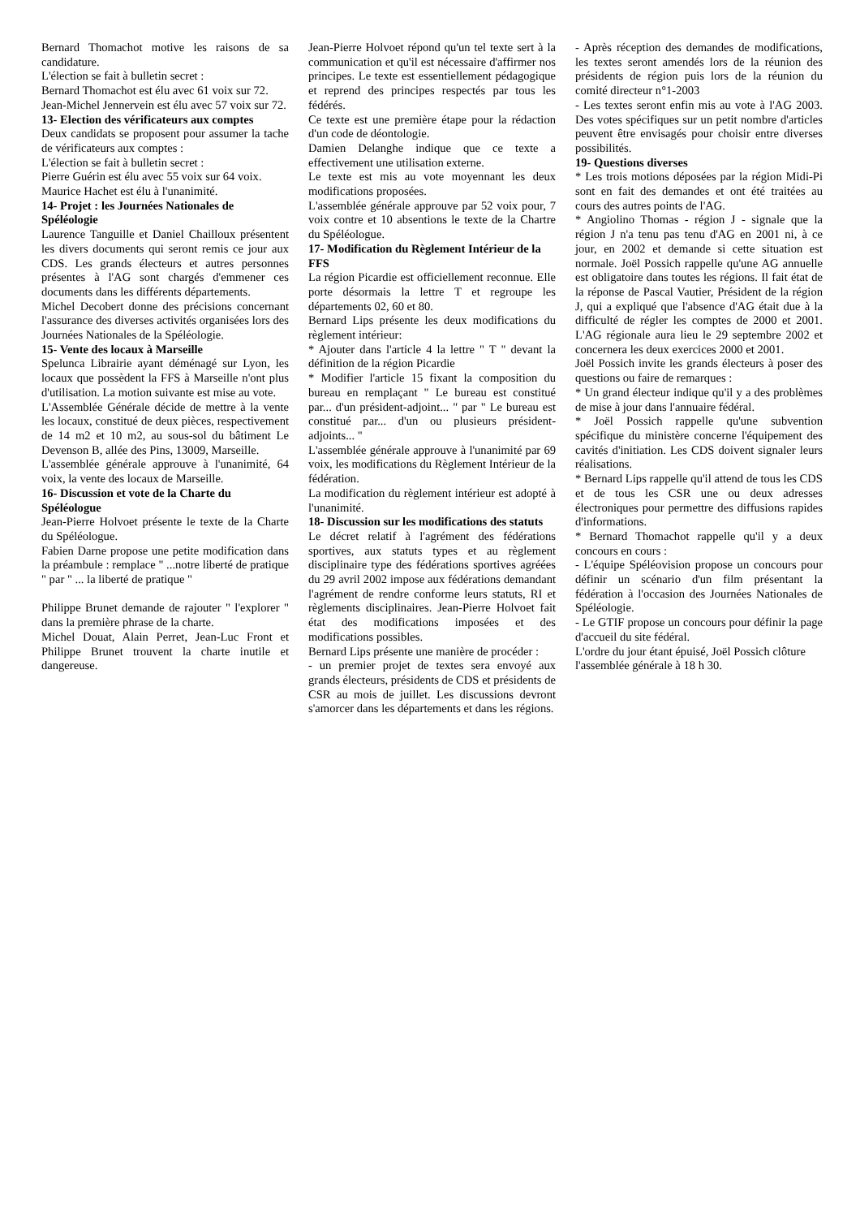Bernard Thomachot motive les raisons de sa candidature.
L'élection se fait à bulletin secret :
Bernard Thomachot est élu avec 61 voix sur 72.
Jean-Michel Jennervein est élu avec 57 voix sur 72.
13- Election des vérificateurs aux comptes
Deux candidats se proposent pour assumer la tache de vérificateurs aux comptes :
L'élection se fait à bulletin secret :
Pierre Guérin est élu avec 55 voix sur 64 voix.
Maurice Hachet est élu à l'unanimité.
14- Projet : les Journées Nationales de Spéléologie
Laurence Tanguille et Daniel Chailloux présentent les divers documents qui seront remis ce jour aux CDS. Les grands électeurs et autres personnes présentes à l'AG sont chargés d'emmener ces documents dans les différents départements.
Michel Decobert donne des précisions concernant l'assurance des diverses activités organisées lors des Journées Nationales de la Spéléologie.
15- Vente des locaux à Marseille
Spelunca Librairie ayant déménagé sur Lyon, les locaux que possèdent la FFS à Marseille n'ont plus d'utilisation. La motion suivante est mise au vote.
L'Assemblée Générale décide de mettre à la vente les locaux, constitué de deux pièces, respectivement de 14 m2 et 10 m2, au sous-sol du bâtiment Le Devenson B, allée des Pins, 13009, Marseille.
L'assemblée générale approuve à l'unanimité, 64 voix, la vente des locaux de Marseille.
16- Discussion et vote de la Charte du Spéléologue
Jean-Pierre Holvoet présente le texte de la Charte du Spéléologue.
Fabien Darne propose une petite modification dans la préambule : remplace " ...notre liberté de pratique " par " ... la liberté de pratique "
Philippe Brunet demande de rajouter " l'explorer " dans la première phrase de la charte.
Michel Douat, Alain Perret, Jean-Luc Front et Philippe Brunet trouvent la charte inutile et dangereuse.
Jean-Pierre Holvoet répond qu'un tel texte sert à la communication et qu'il est nécessaire d'affirmer nos principes. Le texte est essentiellement pédagogique et reprend des principes respectés par tous les fédérés.
Ce texte est une première étape pour la rédaction d'un code de déontologie.
Damien Delanghe indique que ce texte a effectivement une utilisation externe.
Le texte est mis au vote moyennant les deux modifications proposées.
L'assemblée générale approuve par 52 voix pour, 7 voix contre et 10 absentions le texte de la Chartre du Spéléologue.
17- Modification du Règlement Intérieur de la FFS
La région Picardie est officiellement reconnue. Elle porte désormais la lettre T et regroupe les départements 02, 60 et 80.
Bernard Lips présente les deux modifications du règlement intérieur:
* Ajouter dans l'article 4 la lettre " T " devant la définition de la région Picardie
* Modifier l'article 15 fixant la composition du bureau en remplaçant " Le bureau est constitué par... d'un président-adjoint... " par " Le bureau est constitué par... d'un ou plusieurs président-adjoints... "
L'assemblée générale approuve à l'unanimité par 69 voix, les modifications du Règlement Intérieur de la fédération.
La modification du règlement intérieur est adopté à l'unanimité.
18- Discussion sur les modifications des statuts
Le décret relatif à l'agrément des fédérations sportives, aux statuts types et au règlement disciplinaire type des fédérations sportives agréées du 29 avril 2002 impose aux fédérations demandant l'agrément de rendre conforme leurs statuts, RI et règlements disciplinaires. Jean-Pierre Holvoet fait état des modifications imposées et des modifications possibles.
Bernard Lips présente une manière de procéder :
- un premier projet de textes sera envoyé aux grands électeurs, présidents de CDS et présidents de CSR au mois de juillet. Les discussions devront s'amorcer dans les départements et dans les régions.
- Après réception des demandes de modifications, les textes seront amendés lors de la réunion des présidents de région puis lors de la réunion du comité directeur n°1-2003
- Les textes seront enfin mis au vote à l'AG 2003. Des votes spécifiques sur un petit nombre d'articles peuvent être envisagés pour choisir entre diverses possibilités.
19- Questions diverses
* Les trois motions déposées par la région Midi-Pi sont en fait des demandes et ont été traitées au cours des autres points de l'AG.
* Angiolino Thomas - région J - signale que la région J n'a tenu pas tenu d'AG en 2001 ni, à ce jour, en 2002 et demande si cette situation est normale. Joël Possich rappelle qu'une AG annuelle est obligatoire dans toutes les régions. Il fait état de la réponse de Pascal Vautier, Président de la région J, qui a expliqué que l'absence d'AG était due à la difficulté de régler les comptes de 2000 et 2001. L'AG régionale aura lieu le 29 septembre 2002 et concernera les deux exercices 2000 et 2001.
Joël Possich invite les grands électeurs à poser des questions ou faire de remarques :
* Un grand électeur indique qu'il y a des problèmes de mise à jour dans l'annuaire fédéral.
* Joël Possich rappelle qu'une subvention spécifique du ministère concerne l'équipement des cavités d'initiation. Les CDS doivent signaler leurs réalisations.
* Bernard Lips rappelle qu'il attend de tous les CDS et de tous les CSR une ou deux adresses électroniques pour permettre des diffusions rapides d'informations.
* Bernard Thomachot rappelle qu'il y a deux concours en cours :
- L'équipe Spéléovision propose un concours pour définir un scénario d'un film présentant la fédération à l'occasion des Journées Nationales de Spéléologie.
- Le GTIF propose un concours pour définir la page d'accueil du site fédéral.
L'ordre du jour étant épuisé, Joël Possich clôture l'assemblée générale à 18 h 30.